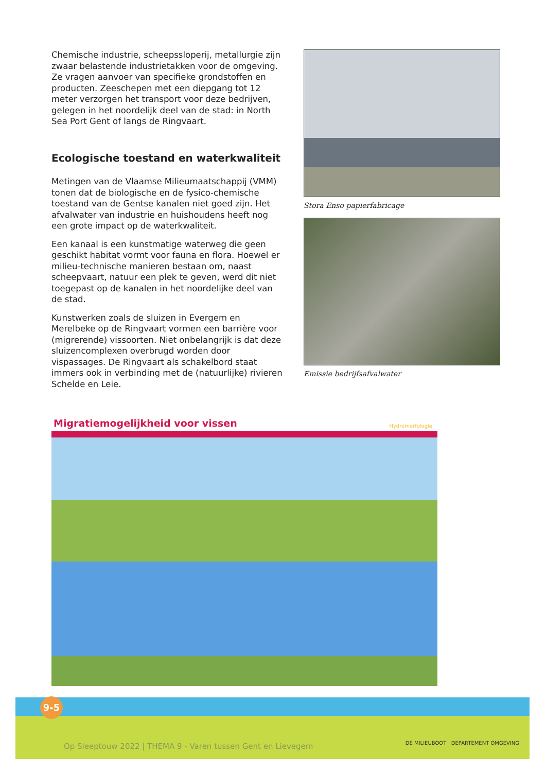Chemische industrie, scheepssloperij, metallurgie zijn zwaar belastende industrietakken voor de omgeving. Ze vragen aanvoer van specifieke grondstoffen en producten. Zeeschepen met een diepgang tot 12 meter verzorgen het transport voor deze bedrijven, gelegen in het noordelijk deel van de stad: in North Sea Port Gent of langs de Ringvaart.
Ecologische toestand en waterkwaliteit
Metingen van de Vlaamse Milieumaatschappij (VMM) tonen dat de biologische en de fysico-chemische toestand van de Gentse kanalen niet goed zijn. Het afvalwater van industrie en huishoudens heeft nog een grote impact op de waterkwaliteit.
Een kanaal is een kunstmatige waterweg die geen geschikt habitat vormt voor fauna en flora. Hoewel er milieu-technische manieren bestaan om, naast scheepvaart, natuur een plek te geven, werd dit niet toegepast op de kanalen in het noordelijke deel van de stad.
Kunstwerken zoals de sluizen in Evergem en Merelbeke op de Ringvaart vormen een barrière voor (migrerende) vissoorten. Niet onbelangrijk is dat deze sluizencomplexen overbrugd worden door vispassages. De Ringvaart als schakelbord staat immers ook in verbinding met de (natuurlijke) rivieren Schelde en Leie.
Stora Enso papierfabricage
Emissie bedrijfsafvalwater
Migratiemogelijkheid voor vissen Hydromorfologie
9-5
Op Sleeptouw 2022 | THEMA 9 - Varen tussen Gent en Lievegem
DE MILIEUBOOT DEPARTEMENT OMGEVING